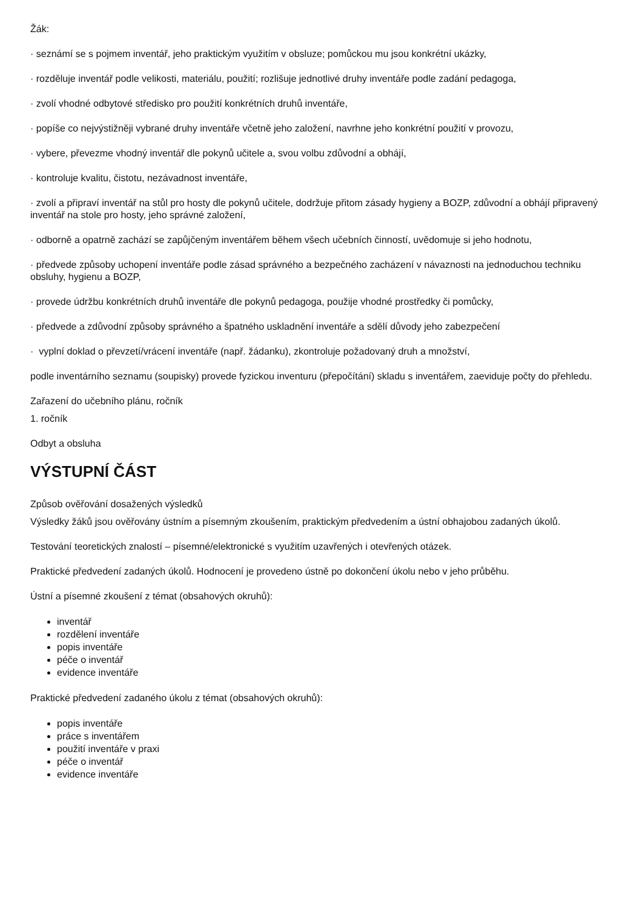Žák:
· seznámí se s pojmem inventář, jeho praktickým využitím v obsluze; pomůckou mu jsou konkrétní ukázky,
· rozděluje inventář podle velikosti, materiálu, použití; rozlišuje jednotlivé druhy inventáře podle zadání pedagoga,
· zvolí vhodné odbytové středisko pro použití konkrétních druhů inventáře,
· popíše co nejvýstižněji vybrané druhy inventáře včetně jeho založení, navrhne jeho konkrétní použití v provozu,
· vybere, převezme vhodný inventář dle pokynů učitele a, svou volbu zdůvodní a obhájí,
· kontroluje kvalitu, čistotu, nezávadnost inventáře,
· zvolí a připraví inventář na stůl pro hosty dle pokynů učitele, dodržuje přitom zásady hygieny a BOZP, zdůvodní a obhájí připravený inventář na stole pro hosty, jeho správné založení,
· odborně a opatrně zachází se zapůjčeným inventářem během všech učebních činností, uvědomuje si jeho hodnotu,
· předvede způsoby uchopení inventáře podle zásad správného a bezpečného zacházení v návaznosti na jednoduchou techniku obsluhy, hygienu a BOZP,
· provede údržbu konkrétních druhů inventáře dle pokynů pedagoga, použije vhodné prostředky či pomůcky,
· předvede a zdůvodní způsoby správného a špatného uskladnění inventáře a sdělí důvody jeho zabezpečení
· vyplní doklad o převzetí/vrácení inventáře (např. žádanku), zkontroluje požadovaný druh a množství,
podle inventárního seznamu (soupisky) provede fyzickou inventuru (přepočítání) skladu s inventářem, zaeviduje počty do přehledu.
Zařazení do učebního plánu, ročník
1. ročník
Odbyt a obsluha
VÝSTUPNÍ ČÁST
Způsob ověřování dosažených výsledků
Výsledky žáků jsou ověřovány ústním a písemným zkoušením, praktickým předvedením a ústní obhajobou zadaných úkolů.
Testování teoretických znalostí – písemné/elektronické s využitím uzavřených i otevřených otázek.
Praktické předvedení zadaných úkolů. Hodnocení je provedeno ústně po dokončení úkolu nebo v jeho průběhu.
Ústní a písemné zkoušení z témat (obsahových okruhů):
inventář
rozdělení inventáře
popis inventáře
péče o inventář
evidence inventáře
Praktické předvedení zadaného úkolu z témat (obsahových okruhů):
popis inventáře
práce s inventářem
použití inventáře v praxi
péče o inventář
evidence inventáře